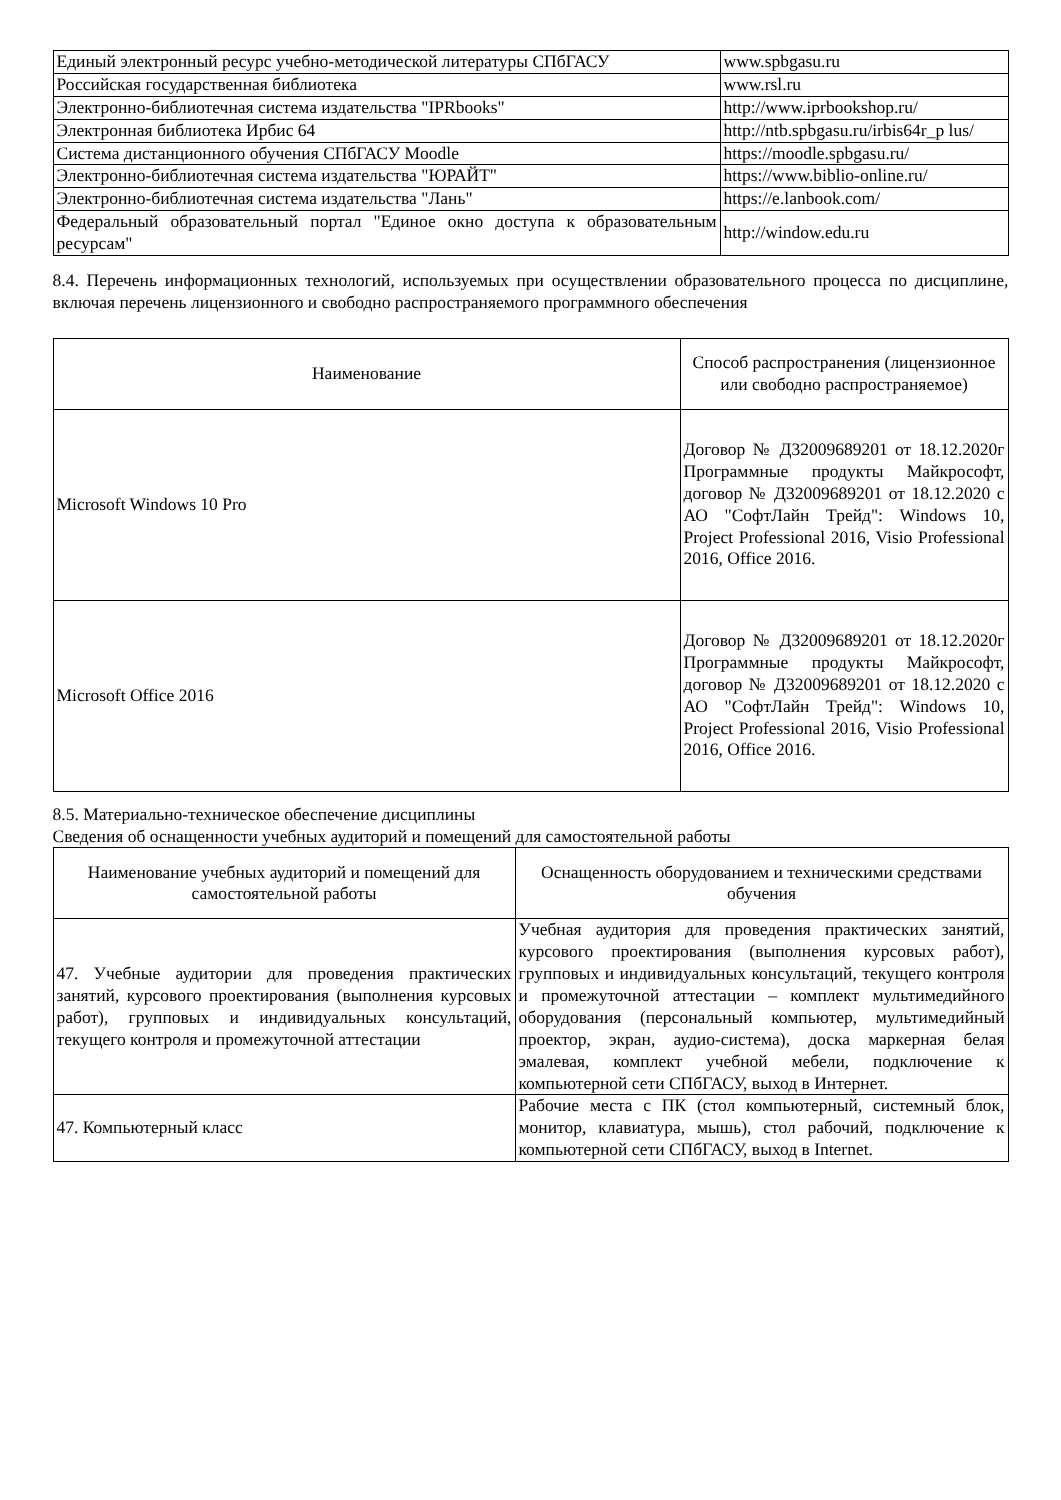| Единый электронный ресурс учебно-методической литературы СПбГАСУ | www.spbgasu.ru |
| Российская государственная библиотека | www.rsl.ru |
| Электронно-библиотечная система издательства "IPRbooks" | http://www.iprbookshop.ru/ |
| Электронная библиотека Ирбис 64 | http://ntb.spbgasu.ru/irbis64r_p lus/ |
| Система дистанционного обучения СПбГАСУ Moodle | https://moodle.spbgasu.ru/ |
| Электронно-библиотечная система издательства "ЮРАЙТ" | https://www.biblio-online.ru/ |
| Электронно-библиотечная система издательства "Лань" | https://e.lanbook.com/ |
| Федеральный образовательный портал "Единое окно доступа к образовательным ресурсам" | http://window.edu.ru |
8.4. Перечень информационных технологий, используемых при осуществлении образовательного процесса по дисциплине, включая перечень лицензионного и свободно распространяемого программного обеспечения
| Наименование | Способ распространения (лицензионное или свободно распространяемое) |
| --- | --- |
| Microsoft Windows 10 Pro | Договор № Д32009689201 от 18.12.2020г Программные продукты Майкрософт, договор № Д32009689201 от 18.12.2020 с АО "СофтЛайн Трейд": Windows 10, Project Professional 2016, Visio Professional 2016, Office 2016. |
| Microsoft Office 2016 | Договор № Д32009689201 от 18.12.2020г Программные продукты Майкрософт, договор № Д32009689201 от 18.12.2020 с АО "СофтЛайн Трейд": Windows 10, Project Professional 2016, Visio Professional 2016, Office 2016. |
8.5. Материально-техническое обеспечение дисциплины
Сведения об оснащенности учебных аудиторий и помещений для самостоятельной работы
| Наименование учебных аудиторий и помещений для самостоятельной работы | Оснащенность оборудованием и техническими средствами обучения |
| --- | --- |
| 47. Учебные аудитории для проведения практических занятий, курсового проектирования (выполнения курсовых работ), групповых и индивидуальных консультаций, текущего контроля и промежуточной аттестации | Учебная аудитория для проведения практических занятий, курсового проектирования (выполнения курсовых работ), групповых и индивидуальных консультаций, текущего контроля и промежуточной аттестации – комплект мультимедийного оборудования (персональный компьютер, мультимедийный проектор, экран, аудио-система), доска маркерная белая эмалевая, комплект учебной мебели, подключение к компьютерной сети СПбГАСУ, выход в Интернет. |
| 47. Компьютерный класс | Рабочие места с ПК (стол компьютерный, системный блок, монитор, клавиатура, мышь), стол рабочий, подключение к компьютерной сети СПбГАСУ, выход в Internet. |